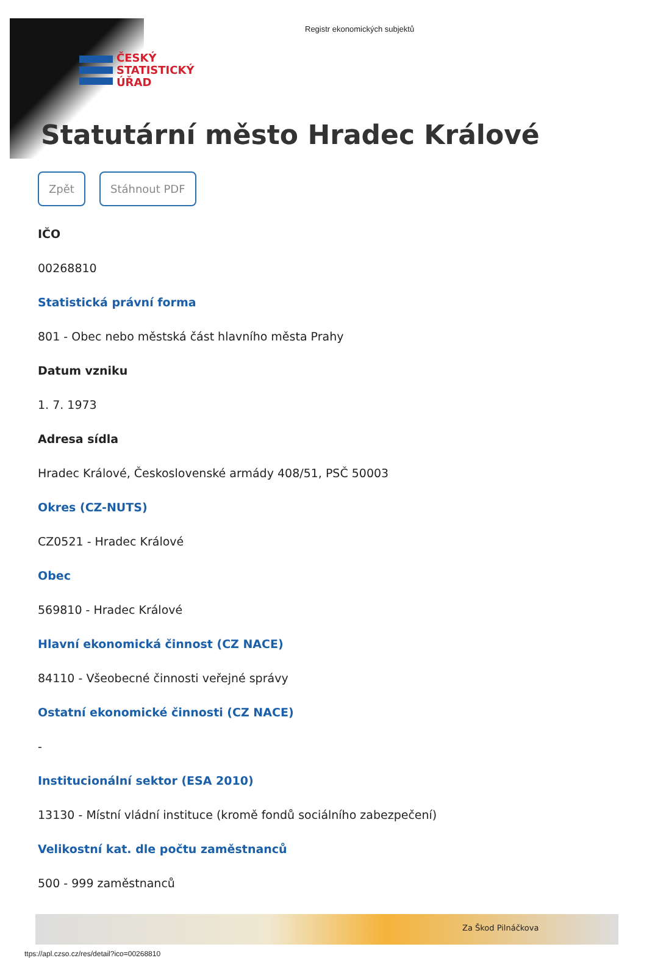Registr ekonomických subjektů
ČESKÝ
STATISTICKÝ
ÚŘAD
Statutární město Hradec Králové
Zpět Stáhnout PDF
IČO
00268810
Statistická právní forma
801 - Obec nebo městská část hlavního města Prahy
Datum vzniku
1. 7. 1973
Adresa sídla
Hradec Králové, Československé armády 408/51, PSČ 50003
Okres (CZ-NUTS)
CZ0521 - Hradec Králové
Obec
569810 - Hradec Králové
Hlavní ekonomická činnost (CZ NACE)
84110 - Všeobecné činnosti veřejné správy
Ostatní ekonomické činnosti (CZ NACE)
-
Institucionální sektor (ESA 2010)
13130 - Místní vládní instituce (kromě fondů sociálního zabezpečení)
Velikostní kat. dle počtu zaměstnanců
500 - 999 zaměstnanců
Za Škod Pilnáčkova
ttps://apl.czso.cz/res/detail?ico=00268810